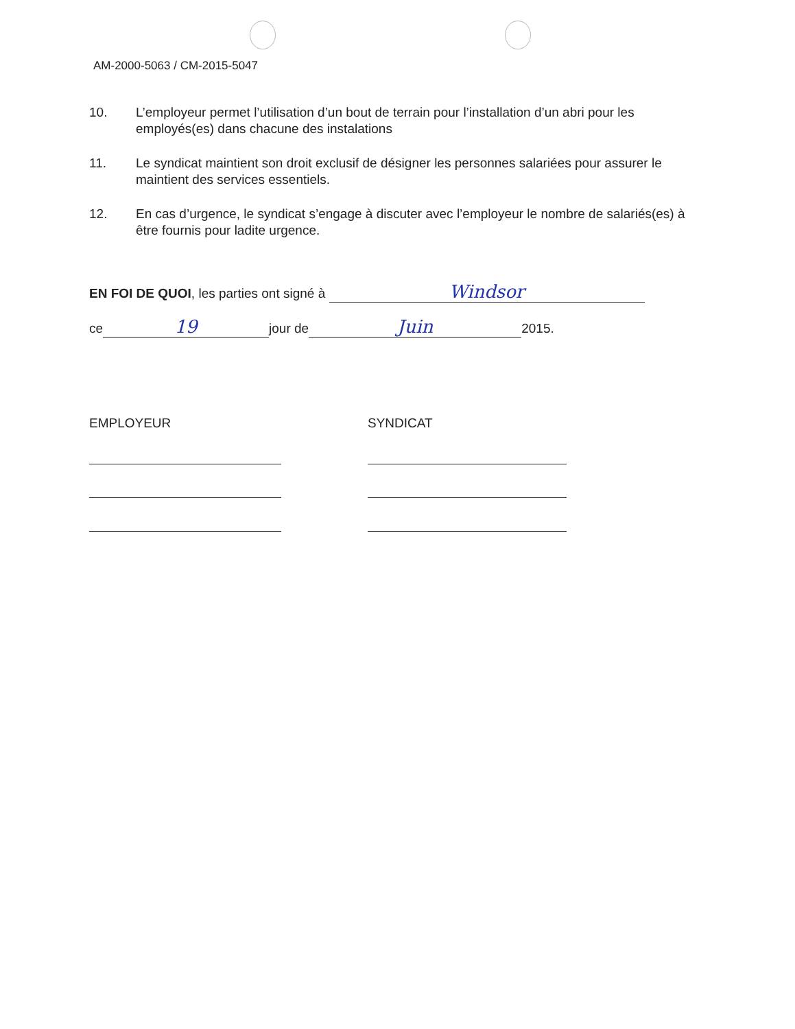AM-2000-5063 / CM-2015-5047
10. L’employeur permet l’utilisation d’un bout de terrain pour l’installation d’un abri pour les employés(es) dans chacune des instalations
11. Le syndicat maintient son droit exclusif de désigner les personnes salariées pour assurer le maintient des services essentiels.
12. En cas d’urgence, le syndicat s’engage à discuter avec l’employeur le nombre de salariés(es) à être fournis pour ladite urgence.
EN FOI DE QUOI, les parties ont signé à Windsor
ce 19 jour de Juin 2015.
EMPLOYEUR SYNDICAT